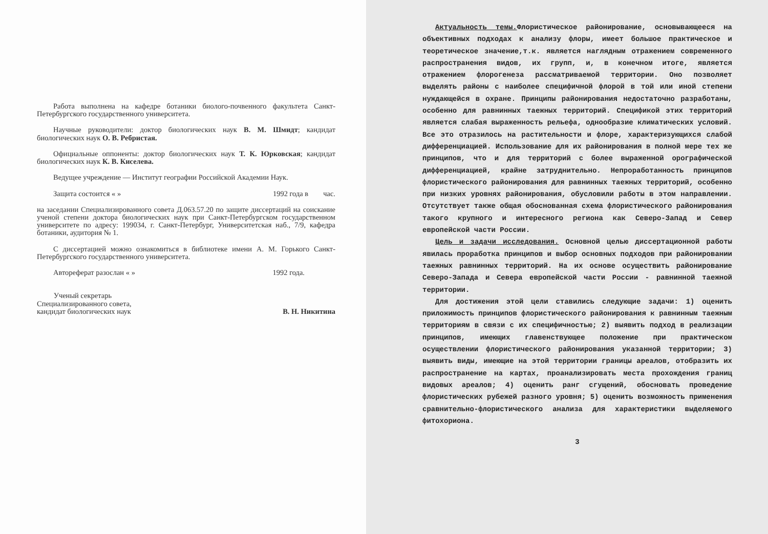Работа выполнена на кафедре ботаники биолого-почвенного факультета Санкт-Петербургского государственного университета.
Научные руководители: доктор биологических наук В. М. Шмидт; кандидат биологических наук О. В. Ребристая.
Официальные оппоненты: доктор биологических наук Т. К. Юрковская; кандидат биологических наук К. В. Киселева.
Ведущее учреждение — Институт географии Российской Академии Наук.
Защита состоится « » 1992 года в час.
на заседании Специализированного совета Д.063.57.20 по защите диссертаций на соискание ученой степени доктора биологических наук при Санкт-Петербургском государственном университете по адресу: 199034, г. Санкт-Петербург, Университетская наб., 7/9, кафедра ботаники, аудитория № 1.
С диссертацией можно ознакомиться в библиотеке имени А. М. Горького Санкт-Петербургского государственного университета.
Автореферат разослан « » 1992 года.
Ученый секретарь
Специализированного совета,
кандидат биологических наук
В. Н. Никитина
Актуальность темы. Флористическое районирование, основывающееся на объективных подходах к анализу флоры, имеет большое практическое и теоретическое значение,т.к. является наглядным отражением современного распространения видов, их групп, и, в конечном итоге, является отражением флорогенеза рассматриваемой территории. Оно позволяет выделять районы с наиболее специфичной флорой в той или иной степени нуждающейся в охране. Принципы районирования недостаточно разработаны, особенно для равнинных таежных территорий. Спецификой этих территорий является слабая выраженность рельефа, однообразие климатических условий. Все это отразилось на растительности и флоре, характеризующихся слабой дифференциацией. Использование для их районирования в полной мере тех же принципов, что и для территорий с более выраженной орографической дифференциацией, крайне затруднительно. Непроработанность принципов флористического районирования для равнинных таежных территорий, особенно при низких уровнях районирования, обусловили работы в этом направлении. Отсутствует также общая обоснованная схема флористического районирования такого крупного и интересного региона как Северо-Запад и Север европейской части России.
Цель и задачи исследования. Основной целью диссертационной работы явилась проработка принципов и выбор основных подходов при районировании таежных равнинных территорий. На их основе осуществить районирование Северо-Запада и Севера европейской части России - равнинной таежной территории.
Для достижения этой цели ставились следующие задачи: 1) оценить приложимость принципов флористического районирования к равнинным таежным территориям в связи с их специфичностью; 2) выявить подход в реализации принципов, имеющих главенствующее положение при практическом осуществлении флористического районирования указанной территории; 3) выявить виды, имеющие на этой территории границы ареалов, отобразить их распространение на картах, проанализировать места прохождения границ видовых ареалов; 4) оценить ранг сгущений, обосновать проведение флористических рубежей разного уровня; 5) оценить возможность применения сравнительно-флористического анализа для характеристики выделяемого фитохориона.
3